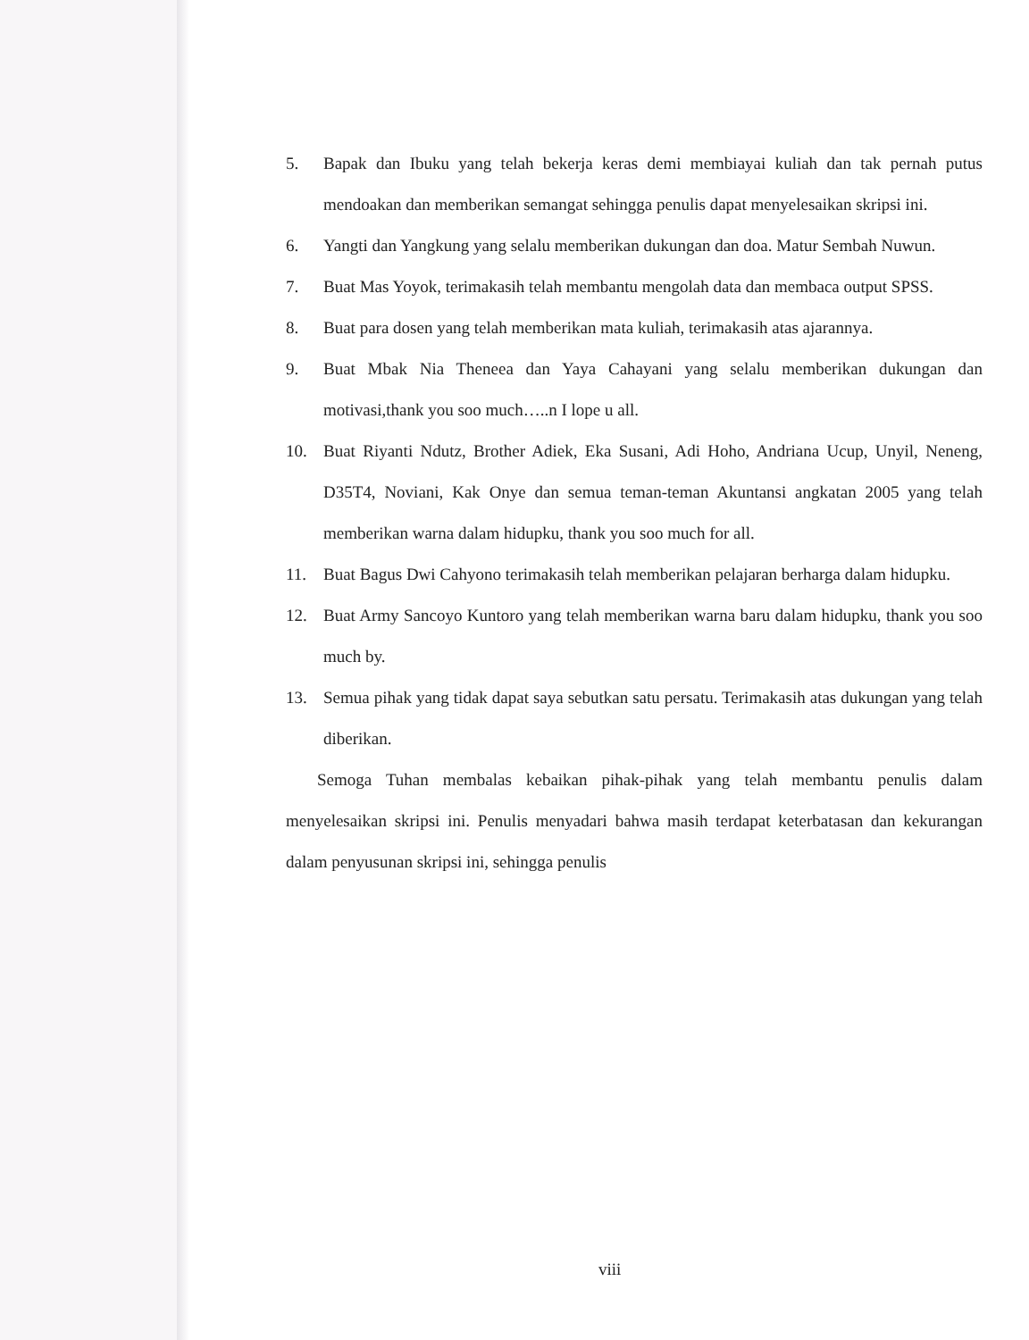5. Bapak dan Ibuku yang telah bekerja keras demi membiayai kuliah dan tak pernah putus mendoakan dan memberikan semangat sehingga penulis dapat menyelesaikan skripsi ini.
6. Yangti dan Yangkung yang selalu memberikan dukungan dan doa. Matur Sembah Nuwun.
7. Buat Mas Yoyok, terimakasih telah membantu mengolah data dan membaca output SPSS.
8. Buat para dosen yang telah memberikan mata kuliah, terimakasih atas ajarannya.
9. Buat Mbak Nia Theneea dan Yaya Cahayani yang selalu memberikan dukungan dan motivasi,thank you soo much…..n I lope u all.
10. Buat Riyanti Ndutz, Brother Adiek, Eka Susani, Adi Hoho, Andriana Ucup, Unyil, Neneng, D35T4, Noviani, Kak Onye dan semua teman-teman Akuntansi angkatan 2005 yang telah memberikan warna dalam hidupku, thank you soo much for all.
11. Buat Bagus Dwi Cahyono terimakasih telah memberikan pelajaran berharga dalam hidupku.
12. Buat Army Sancoyo Kuntoro yang telah memberikan warna baru dalam hidupku, thank you soo much by.
13. Semua pihak yang tidak dapat saya sebutkan satu persatu. Terimakasih atas dukungan yang telah diberikan.
Semoga Tuhan membalas kebaikan pihak-pihak yang telah membantu penulis dalam menyelesaikan skripsi ini. Penulis menyadari bahwa masih terdapat keterbatasan dan kekurangan dalam penyusunan skripsi ini, sehingga penulis
viii